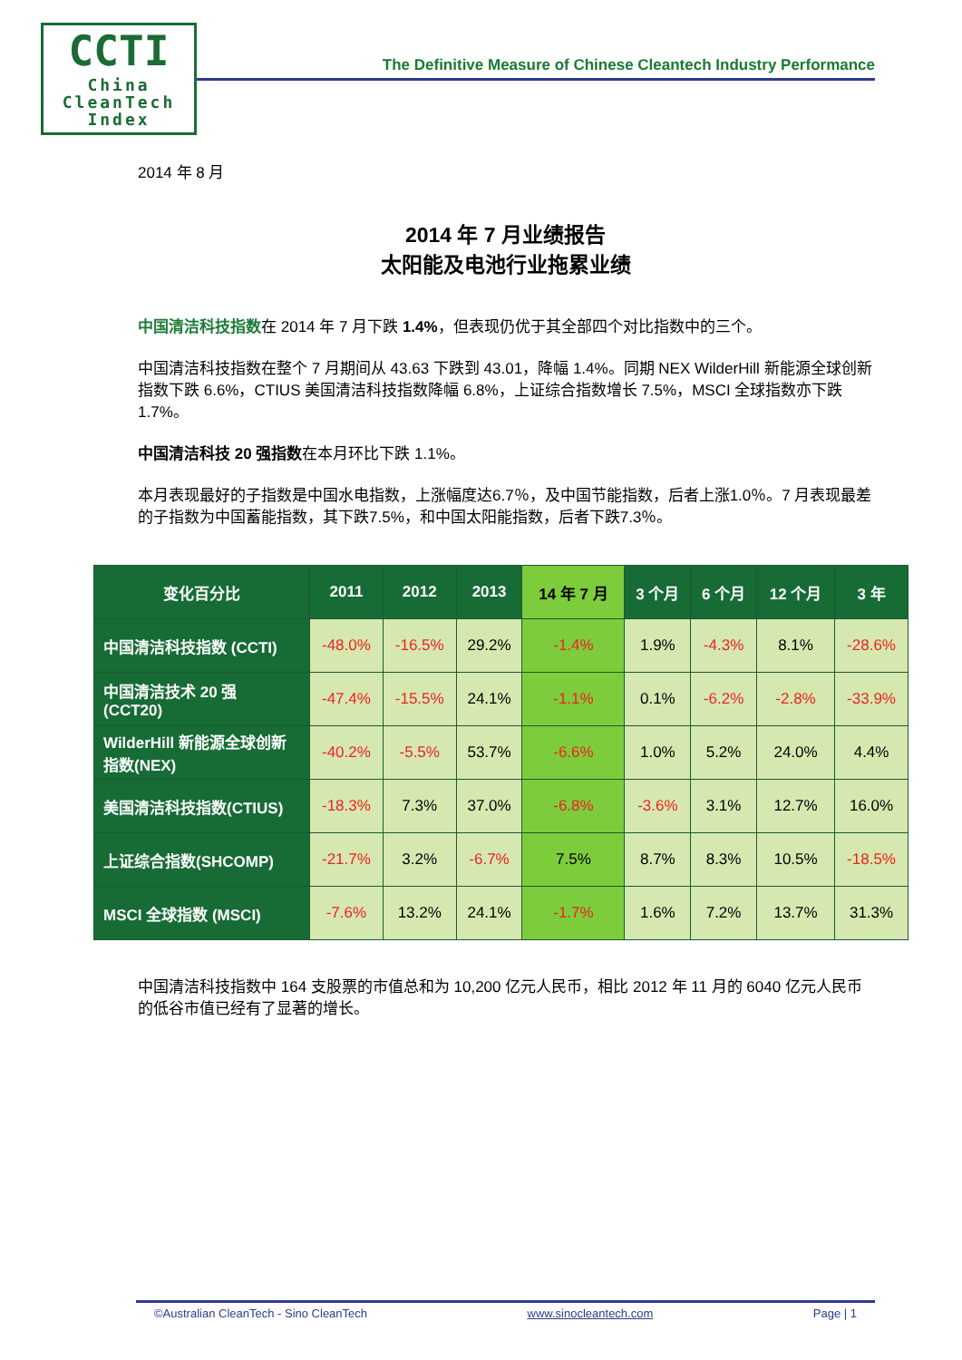CCTI
China
CleanTech
Index
The Definitive Measure of Chinese Cleantech Industry Performance
2014 年 8 月
2014 年 7 月业绩报告
太阳能及电池行业拖累业绩
中国清洁科技指数在 2014 年 7 月下跌 1.4%，但表现仍优于其全部四个对比指数中的三个。
中国清洁科技指数在整个 7 月期间从 43.63 下跌到 43.01，降幅 1.4%。同期 NEX WilderHill 新能源全球创新指数下跌 6.6%，CTIUS 美国清洁科技指数降幅 6.8%，上证综合指数增长 7.5%，MSCI 全球指数亦下跌 1.7%。
中国清洁科技 20 强指数在本月环比下跌 1.1%。
本月表现最好的子指数是中国水电指数，上涨幅度达6.7％，及中国节能指数，后者上涨1.0％。7 月表现最差的子指数为中国蓄能指数，其下跌7.5%，和中国太阳能指数，后者下跌7.3％。
| 变化百分比 | 2011 | 2012 | 2013 | 14 年 7 月 | 3 个月 | 6 个月 | 12 个月 | 3 年 |
| --- | --- | --- | --- | --- | --- | --- | --- | --- |
| 中国清洁科技指数 (CCTI) | -48.0% | -16.5% | 29.2% | -1.4% | 1.9% | -4.3% | 8.1% | -28.6% |
| 中国清洁技术 20 强 (CCT20) | -47.4% | -15.5% | 24.1% | -1.1% | 0.1% | -6.2% | -2.8% | -33.9% |
| WilderHill 新能源全球创新指数(NEX) | -40.2% | -5.5% | 53.7% | -6.6% | 1.0% | 5.2% | 24.0% | 4.4% |
| 美国清洁科技指数(CTIUS) | -18.3% | 7.3% | 37.0% | -6.8% | -3.6% | 3.1% | 12.7% | 16.0% |
| 上证综合指数(SHCOMP) | -21.7% | 3.2% | -6.7% | 7.5% | 8.7% | 8.3% | 10.5% | -18.5% |
| MSCI 全球指数 (MSCI) | -7.6% | 13.2% | 24.1% | -1.7% | 1.6% | 7.2% | 13.7% | 31.3% |
中国清洁科技指数中 164 支股票的市值总和为 10,200 亿元人民币，相比 2012 年 11 月的 6040 亿元人民币的低谷市值已经有了显著的增长。
©Australian CleanTech - Sino CleanTech www.sinocleantech.com Page | 1